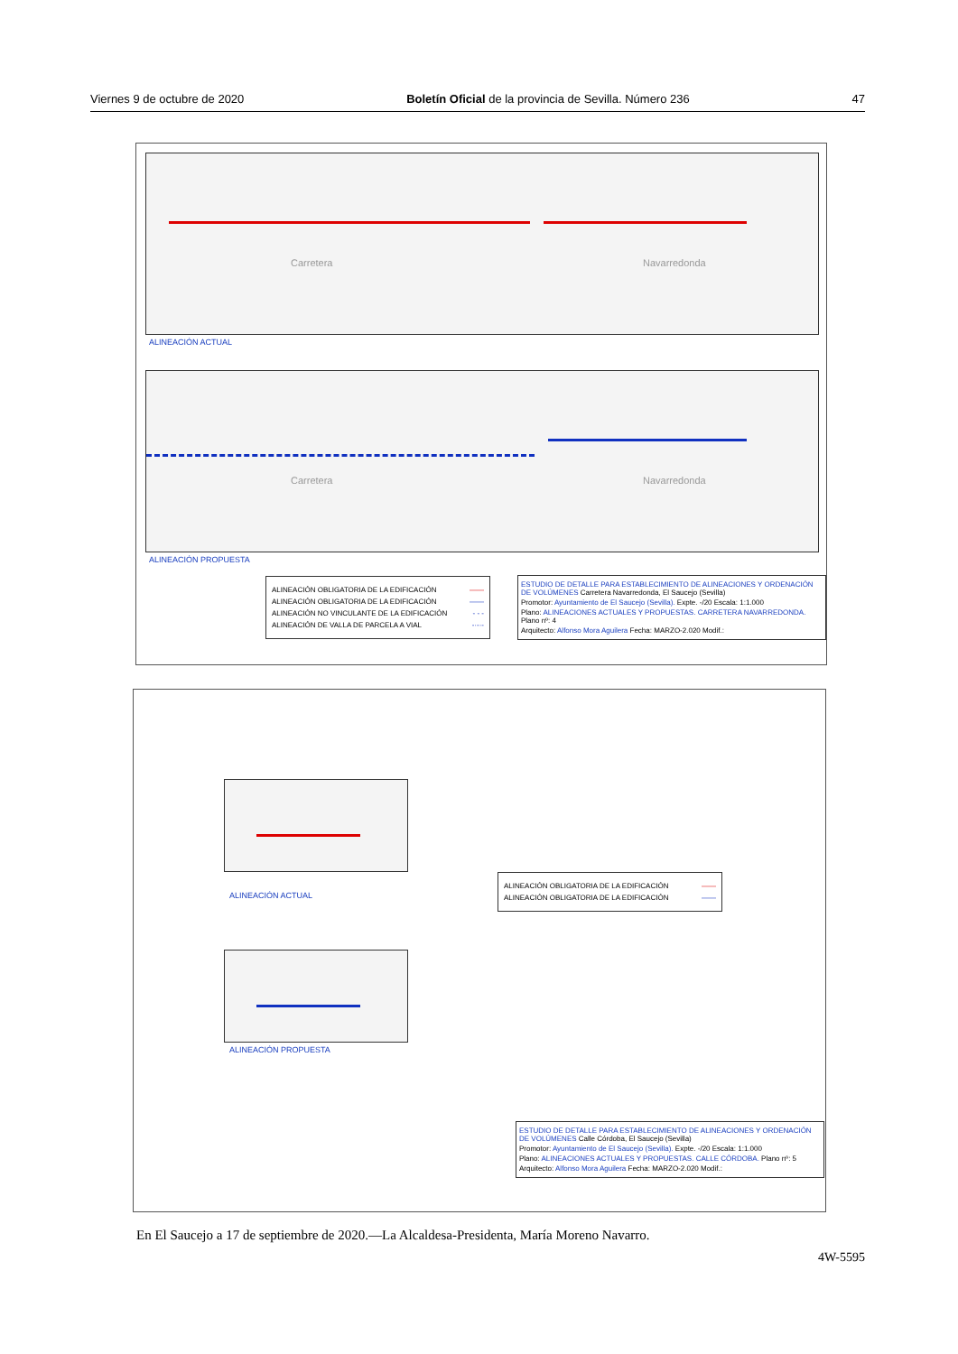Viernes 9 de octubre de 2020 Boletín Oficial de la provincia de Sevilla. Número 236 47
Carretera Navarredonda
ALINEACIÓN ACTUAL
Carretera Navarredonda
ALINEACIÓN PROPUESTA
ALINEACIÓN OBLIGATORIA DE LA EDIFICACIÓN ——
ALINEACIÓN OBLIGATORIA DE LA EDIFICACIÓN ——
ALINEACIÓN NO VINCULANTE DE LA EDIFICACIÓN - - -
ALINEACIÓN DE VALLA DE PARCELA A VIAL -·-·-
ESTUDIO DE DETALLE PARA ESTABLECIMIENTO DE ALINEACIONES Y ORDENACIÓN DE VOLÚMENES Carretera Navarredonda, El Saucejo (Sevilla)
Promotor: Ayuntamiento de El Saucejo (Sevilla). Expte. -/20 Escala: 1:1.000
Plano: ALINEACIONES ACTUALES Y PROPUESTAS. CARRETERA NAVARREDONDA. Plano nº: 4
Arquitecto: Alfonso Mora Aguilera Fecha: MARZO-2.020 Modif.:
ALINEACIÓN ACTUAL
ALINEACIÓN PROPUESTA
ALINEACIÓN OBLIGATORIA DE LA EDIFICACIÓN ——
ALINEACIÓN OBLIGATORIA DE LA EDIFICACIÓN ——
ESTUDIO DE DETALLE PARA ESTABLECIMIENTO DE ALINEACIONES Y ORDENACIÓN DE VOLÚMENES Calle Córdoba, El Saucejo (Sevilla)
Promotor: Ayuntamiento de El Saucejo (Sevilla). Expte. -/20 Escala: 1:1.000
Plano: ALINEACIONES ACTUALES Y PROPUESTAS. CALLE CÓRDOBA. Plano nº: 5
Arquitecto: Alfonso Mora Aguilera Fecha: MARZO-2.020 Modif.:
En El Saucejo a 17 de septiembre de 2020.—La Alcaldesa-Presidenta, María Moreno Navarro.
4W-5595